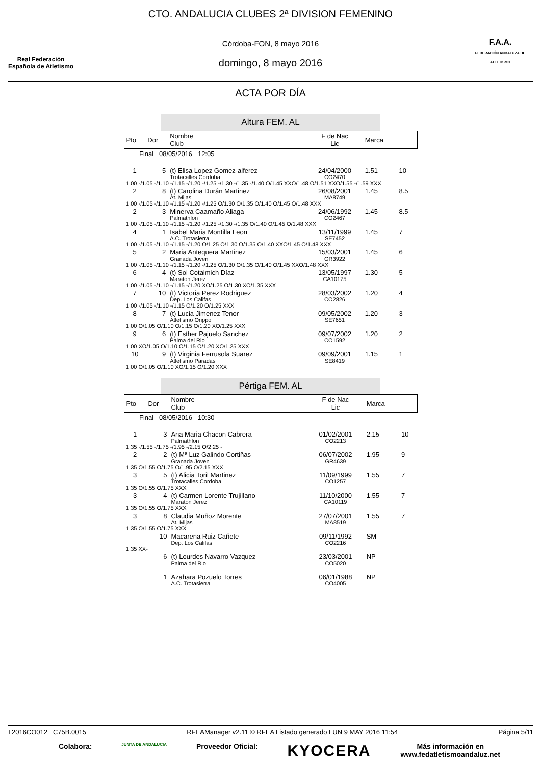Real Federación
Española de Atletismo
CTO. ANDALUCIA CLUBES 2ª DIVISION FEMENINO
Córdoba-FON, 8 mayo 2016
domingo, 8 mayo 2016
F.A.A.
FEDERACIÓN ANDALUZA DE ATLETISMO
ACTA POR DÍA
Altura FEM. AL
| Pto | Dor | Nombre Club | F de Nac Lic | Marca | |
| --- | --- | --- | --- | --- | --- |
| Final 08/05/2016 12:05 | | | | | |
| 1 | 5 | (t) Elisa Lopez Gomez-alferez Trotacalles Cordoba | 24/04/2000 CO2470 | 1.51 | 10 |
| 1.00 -/1.05 -/1.10 -/1.15 -/1.20 -/1.25 -/1.30 -/1.35 -/1.40 O/1.45 XXO/1.48 O/1.51 XXO/1.55 -/1.59 XXX | | | | | |
| 2 | 8 | (t) Carolina Durán Martinez At. Mijas | 26/08/2001 MA8749 | 1.45 | 8.5 |
| 1.00 -/1.05 -/1.10 -/1.15 -/1.20 -/1.25 O/1.30 O/1.35 O/1.40 O/1.45 O/1.48 XXX | | | | | |
| 2 | 3 | Minerva Caamaño Aliaga Palmathlon | 24/06/1992 CO2467 | 1.45 | 8.5 |
| 1.00 -/1.05 -/1.10 -/1.15 -/1.20 -/1.25 -/1.30 -/1.35 O/1.40 O/1.45 O/1.48 XXX | | | | | |
| 4 | 1 | Isabel Maria Montilla Leon A.C. Trotasierra | 13/11/1999 SE7452 | 1.45 | 7 |
| 1.00 -/1.05 -/1.10 -/1.15 -/1.20 O/1.25 O/1.30 O/1.35 O/1.40 XXO/1.45 O/1.48 XXX | | | | | |
| 5 | 2 | Maria Antequera Martinez Granada Joven | 15/03/2001 GR3922 | 1.45 | 6 |
| 1.00 -/1.05 -/1.10 -/1.15 -/1.20 -/1.25 O/1.30 O/1.35 O/1.40 O/1.45 XXO/1.48 XXX | | | | | |
| 6 | 4 | (t) Sol Cotaimich Díaz Maraton Jerez | 13/05/1997 CA10175 | 1.30 | 5 |
| 1.00 -/1.05 -/1.10 -/1.15 -/1.20 XO/1.25 O/1.30 XO/1.35 XXX | | | | | |
| 7 | 10 | (t) Victoria Perez Rodriguez Dep. Los Califas | 28/03/2002 CO2826 | 1.20 | 4 |
| 1.00 -/1.05 -/1.10 -/1.15 O/1.20 O/1.25 XXX | | | | | |
| 8 | 7 | (t) Lucia Jimenez Tenor Atletismo Orippo | 09/05/2002 SE7651 | 1.20 | 3 |
| 1.00 O/1.05 O/1.10 O/1.15 O/1.20 XO/1.25 XXX | | | | | |
| 9 | 6 | (t) Esther Pajuelo Sanchez Palma del Rio | 09/07/2002 CO1592 | 1.20 | 2 |
| 1.00 XO/1.05 O/1.10 O/1.15 O/1.20 XO/1.25 XXX | | | | | |
| 10 | 9 | (t) Virginia Ferrusola Suarez Atletismo Paradas | 09/09/2001 SE8419 | 1.15 | 1 |
| 1.00 O/1.05 O/1.10 XO/1.15 O/1.20 XXX | | | | | |
Pértiga FEM. AL
| Pto | Dor | Nombre Club | F de Nac Lic | Marca | |
| --- | --- | --- | --- | --- | --- |
| Final 08/05/2016 10:30 | | | | | |
| 1 | 3 | Ana Maria Chacon Cabrera Palmathlon | 01/02/2001 CO2213 | 2.15 | 10 |
| 1.35 -/1.55 -/1.75 -/1.95 -/2.15 O/2.25 - | | | | | |
| 2 | 2 | (t) Mª Luz Galindo Cortiñas Granada Joven | 06/07/2002 GR4639 | 1.95 | 9 |
| 1.35 O/1.55 O/1.75 O/1.95 O/2.15 XXX | | | | | |
| 3 | 5 | (t) Alicia Toril Martinez Trotacalles Cordoba | 11/09/1999 CO1257 | 1.55 | 7 |
| 1.35 O/1.55 O/1.75 XXX | | | | | |
| 3 | 4 | (t) Carmen Lorente Trujillano Maraton Jerez | 11/10/2000 CA10119 | 1.55 | 7 |
| 1.35 O/1.55 O/1.75 XXX | | | | | |
| 3 | 8 | Claudia Muñoz Morente At. Mijas | 27/07/2001 MA8519 | 1.55 | 7 |
| 1.35 O/1.55 O/1.75 XXX | | | | | |
| | 10 | Macarena Ruiz Cañete Dep. Los Califas | 09/11/1992 CO2216 | SM | |
| 1.35 XX- | | | | | |
| | 6 | (t) Lourdes Navarro Vazquez Palma del Rio | 23/03/2001 CO5020 | NP | |
| | 1 | Azahara Pozuelo Torres A.C. Trotasierra | 06/01/1988 CO4005 | NP | |
T2016CO012 C75B.0015 RFEAManager v2.11 © RFEA Listado generado LUN 9 MAY 2016 11:54 Página 5/11
Colabora: JUNTA DE ANDALUCIA Proveedor Oficial: KYOCERA Más información en
www.fedatletismoandaluz.net